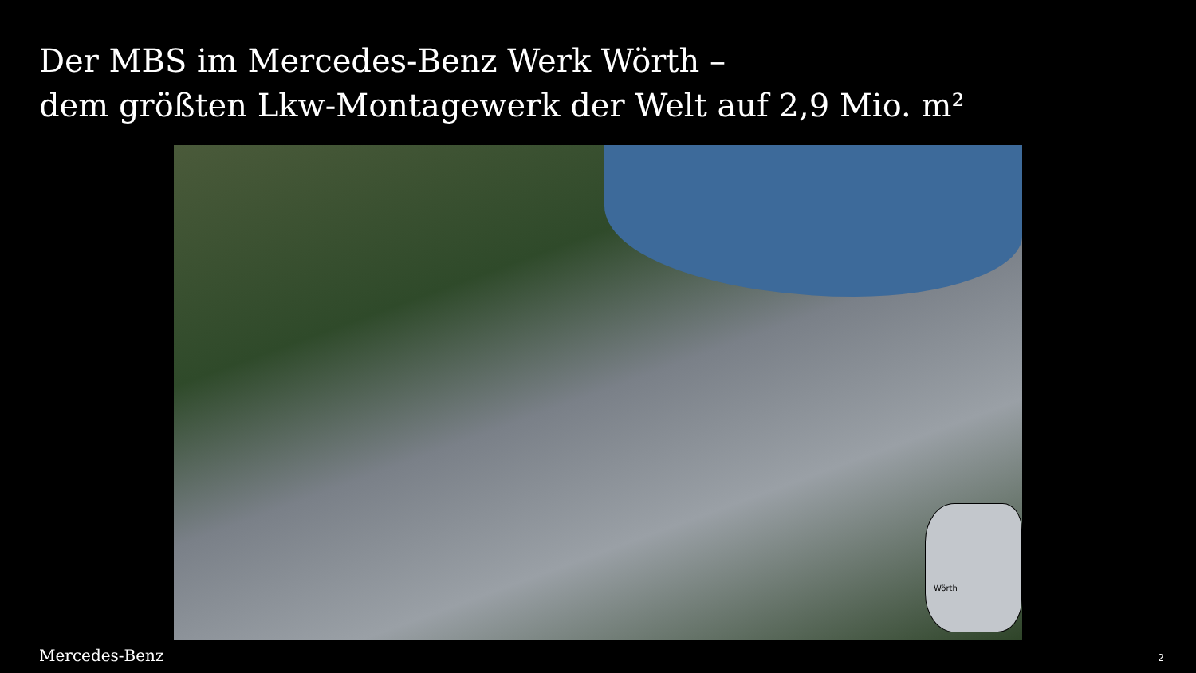Der MBS im Mercedes-Benz Werk Wörth –
dem größten Lkw-Montagewerk der Welt auf 2,9 Mio. m²
Wörth
Mercedes-Benz 2